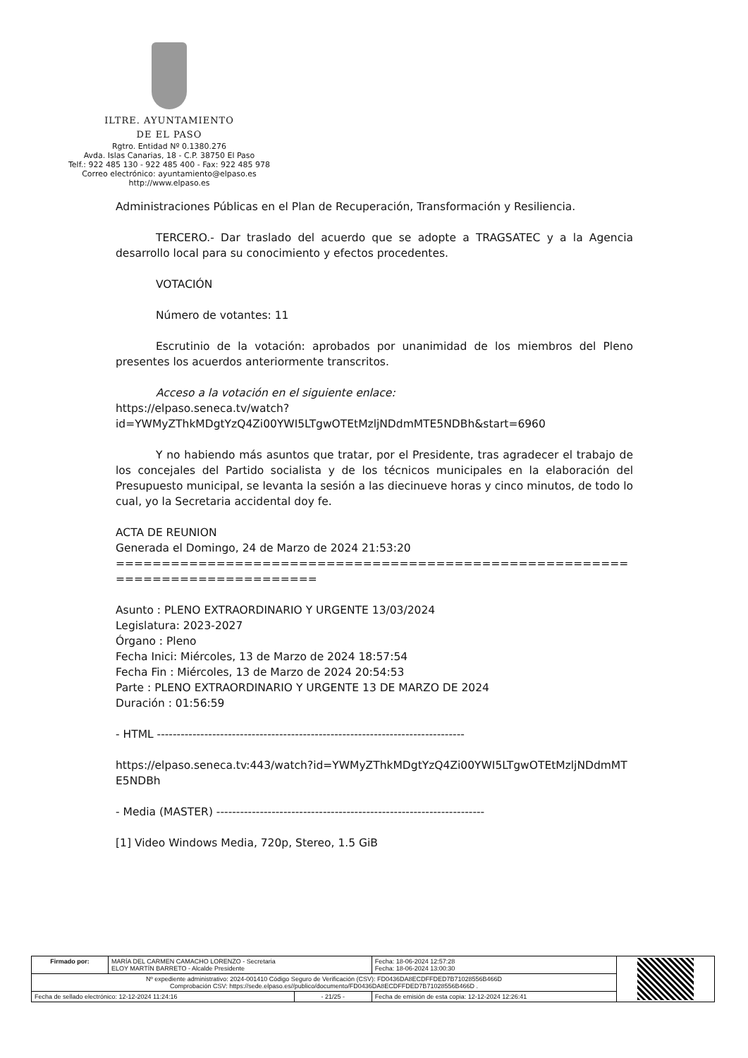ILTRE. AYUNTAMIENTO
DE EL PASO
Rgtro. Entidad Nº 0.1380.276
Avda. Islas Canarias, 18 - C.P. 38750 El Paso
Telf.: 922 485 130 - 922 485 400 - Fax: 922 485 978
Correo electrónico: ayuntamiento@elpaso.es
http://www.elpaso.es
Administraciones Públicas en el Plan de Recuperación, Transformación y Resiliencia.
TERCERO.- Dar traslado del acuerdo que se adopte a TRAGSATEC y a la Agencia desarrollo local para su conocimiento y efectos procedentes.
VOTACIÓN
Número de votantes: 11
Escrutinio de la votación: aprobados por unanimidad de los miembros del Pleno presentes los acuerdos anteriormente transcritos.
Acceso a la votación en el siguiente enlace:
https://elpaso.seneca.tv/watch?id=YWMyZThkMDgtYzQ4Zi00YWI5LTgwOTEtMzljNDdmMTE5NDBh&start=6960
Y no habiendo más asuntos que tratar, por el Presidente, tras agradecer el trabajo de los concejales del Partido socialista y de los técnicos municipales en la elaboración del Presupuesto municipal, se levanta la sesión a las diecinueve horas y cinco minutos, de todo lo cual, yo la Secretaria accidental doy fe.
ACTA DE REUNION
Generada el Domingo, 24 de Marzo de 2024 21:53:20
==============================================================================
Asunto : PLENO EXTRAORDINARIO Y URGENTE 13/03/2024
Legislatura: 2023-2027
Órgano : Pleno
Fecha Inici: Miércoles, 13 de Marzo de 2024 18:57:54
Fecha Fin : Miércoles, 13 de Marzo de 2024 20:54:53
Parte : PLENO EXTRAORDINARIO Y URGENTE 13 DE MARZO DE 2024
Duración : 01:56:59
- HTML ------------------------------------------------------------------------------
https://elpaso.seneca.tv:443/watch?id=YWMyZThkMDgtYzQ4Zi00YWI5LTgwOTEtMzljNDdmMTE5NDBh
- Media (MASTER) --------------------------------------------------------------------
[1] Video Windows Media, 720p, Stereo, 1.5 GiB
| Firmado por: | MARÍA DEL CARMEN CAMACHO LORENZO - Secretaria ELOY MARTÍN BARRETO - Alcalde Presidente | | Fecha: 18-06-2024 12:57:28 Fecha: 18-06-2024 13:00:30 | |
| Nº expediente administrativo: 2024-001410 Código Seguro de Verificación (CSV): FD0436DA8ECDFFDED7B71028556B466D Comprobación CSV: https://sede.elpaso.es//publico/documento/FD0436DA8ECDFFDED7B71028556B466D . | | | | |
| Fecha de sellado electrónico: 12-12-2024 11:24:16 | | - 21/25 - | Fecha de emisión de esta copia: 12-12-2024 12:26:41 | |